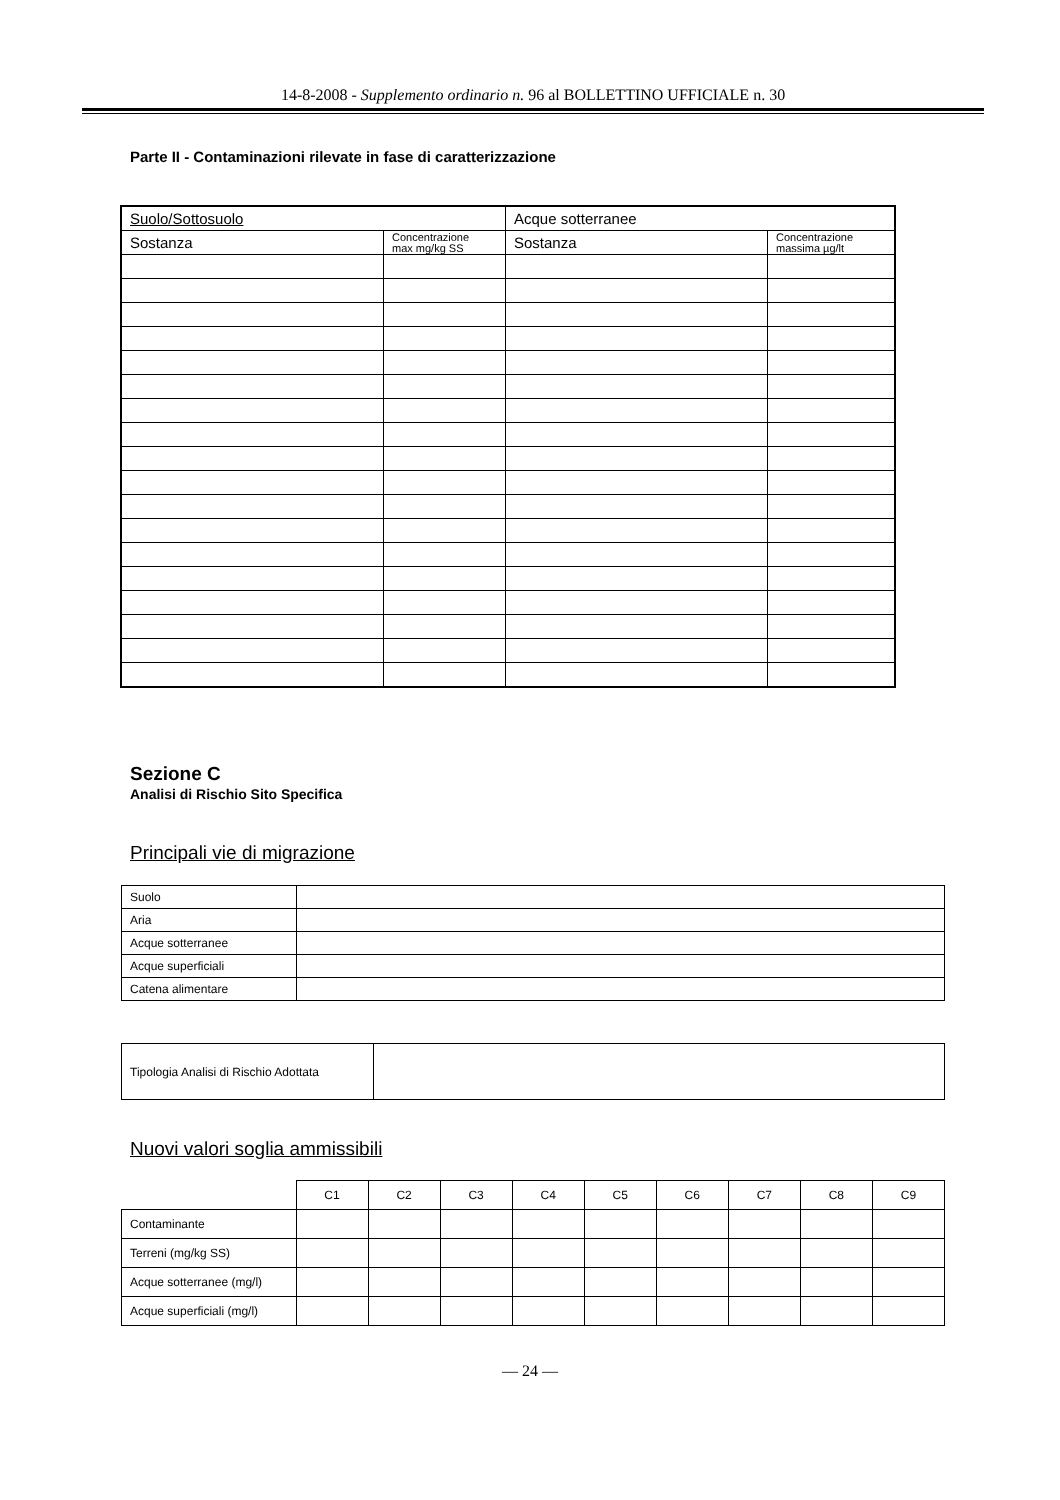14-8-2008 - Supplemento ordinario n. 96 al BOLLETTINO UFFICIALE n. 30
Parte II - Contaminazioni rilevate in fase di caratterizzazione
| Suolo/Sottosuolo | | Acque sotterranee | |
| Sostanza | Concentrazione max mg/kg SS | Sostanza | Concentrazione massima µg/lt |
Sezione C
Analisi di Rischio Sito Specifica
Principali vie di migrazione
| Suolo | |
| Aria | |
| Acque sotterranee | |
| Acque superficiali | |
| Catena alimentare | |
| Tipologia Analisi di Rischio Adottata | |
Nuovi valori soglia ammissibili
| | C1 | C2 | C3 | C4 | C5 | C6 | C7 | C8 | C9 |
| Contaminante | | | | | | | | | |
| Terreni (mg/kg SS) | | | | | | | | | |
| Acque sotterranee (mg/l) | | | | | | | | | |
| Acque superficiali (mg/l) | | | | | | | | | |
— 24 —